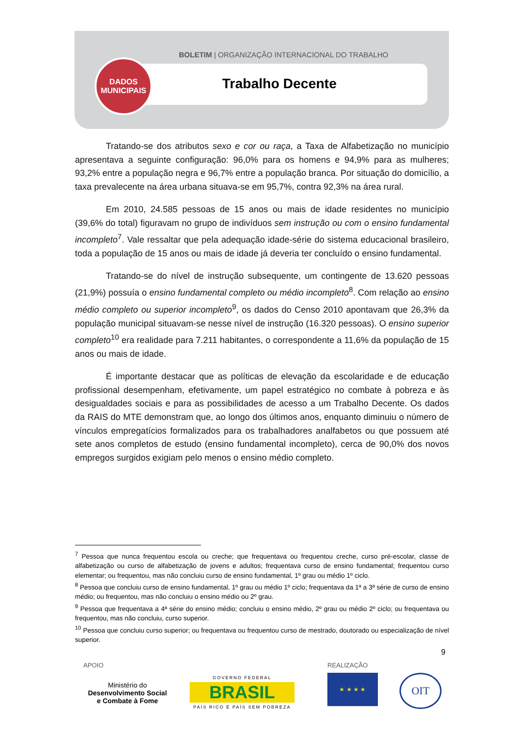BOLETIM | ORGANIZAÇÃO INTERNACIONAL DO TRABALHO
Trabalho Decente
DADOS
MUNICIPAIS
Tratando-se dos atributos sexo e cor ou raça, a Taxa de Alfabetização no município apresentava a seguinte configuração: 96,0% para os homens e 94,9% para as mulheres; 93,2% entre a população negra e 96,7% entre a população branca. Por situação do domicílio, a taxa prevalecente na área urbana situava-se em 95,7%, contra 92,3% na área rural.
Em 2010, 24.585 pessoas de 15 anos ou mais de idade residentes no município (39,6% do total) figuravam no grupo de indivíduos sem instrução ou com o ensino fundamental incompleto<sup>7</sup>. Vale ressaltar que pela adequação idade-série do sistema educacional brasileiro, toda a população de 15 anos ou mais de idade já deveria ter concluído o ensino fundamental.
Tratando-se do nível de instrução subsequente, um contingente de 13.620 pessoas (21,9%) possuía o ensino fundamental completo ou médio incompleto<sup>8</sup>. Com relação ao ensino médio completo ou superior incompleto<sup>9</sup>, os dados do Censo 2010 apontavam que 26,3% da população municipal situavam-se nesse nível de instrução (16.320 pessoas). O ensino superior completo<sup>10</sup> era realidade para 7.211 habitantes, o correspondente a 11,6% da população de 15 anos ou mais de idade.
É importante destacar que as políticas de elevação da escolaridade e de educação profissional desempenham, efetivamente, um papel estratégico no combate à pobreza e às desigualdades sociais e para as possibilidades de acesso a um Trabalho Decente. Os dados da RAIS do MTE demonstram que, ao longo dos últimos anos, enquanto diminuiu o número de vínculos empregatícios formalizados para os trabalhadores analfabetos ou que possuem até sete anos completos de estudo (ensino fundamental incompleto), cerca de 90,0% dos novos empregos surgidos exigiam pelo menos o ensino médio completo.
<sup>7</sup> Pessoa que nunca frequentou escola ou creche; que frequentava ou frequentou creche, curso pré-escolar, classe de alfabetização ou curso de alfabetização de jovens e adultos; frequentava curso de ensino fundamental; frequentou curso elementar; ou frequentou, mas não concluiu curso de ensino fundamental, 1º grau ou médio 1º ciclo.
<sup>8</sup> Pessoa que concluiu curso de ensino fundamental, 1º grau ou médio 1º ciclo; frequentava da 1ª a 3ª série de curso de ensino médio; ou frequentou, mas não concluiu o ensino médio ou 2º grau.
<sup>9</sup> Pessoa que frequentava a 4ª série do ensino médio; concluiu o ensino médio, 2º grau ou médio 2º ciclo; ou frequentava ou frequentou, mas não concluiu, curso superior.
<sup>10</sup> Pessoa que concluiu curso superior; ou frequentava ou frequentou curso de mestrado, doutorado ou especialização de nível superior.
9
APOIO REALIZAÇÃO
Ministério do
Desenvolvimento Social
e Combate à Fome
GOVERNO FEDERAL
BRASIL
PAÍS RICO É PAÍS SEM POBREZA
★ ★ ★ ★ OIT